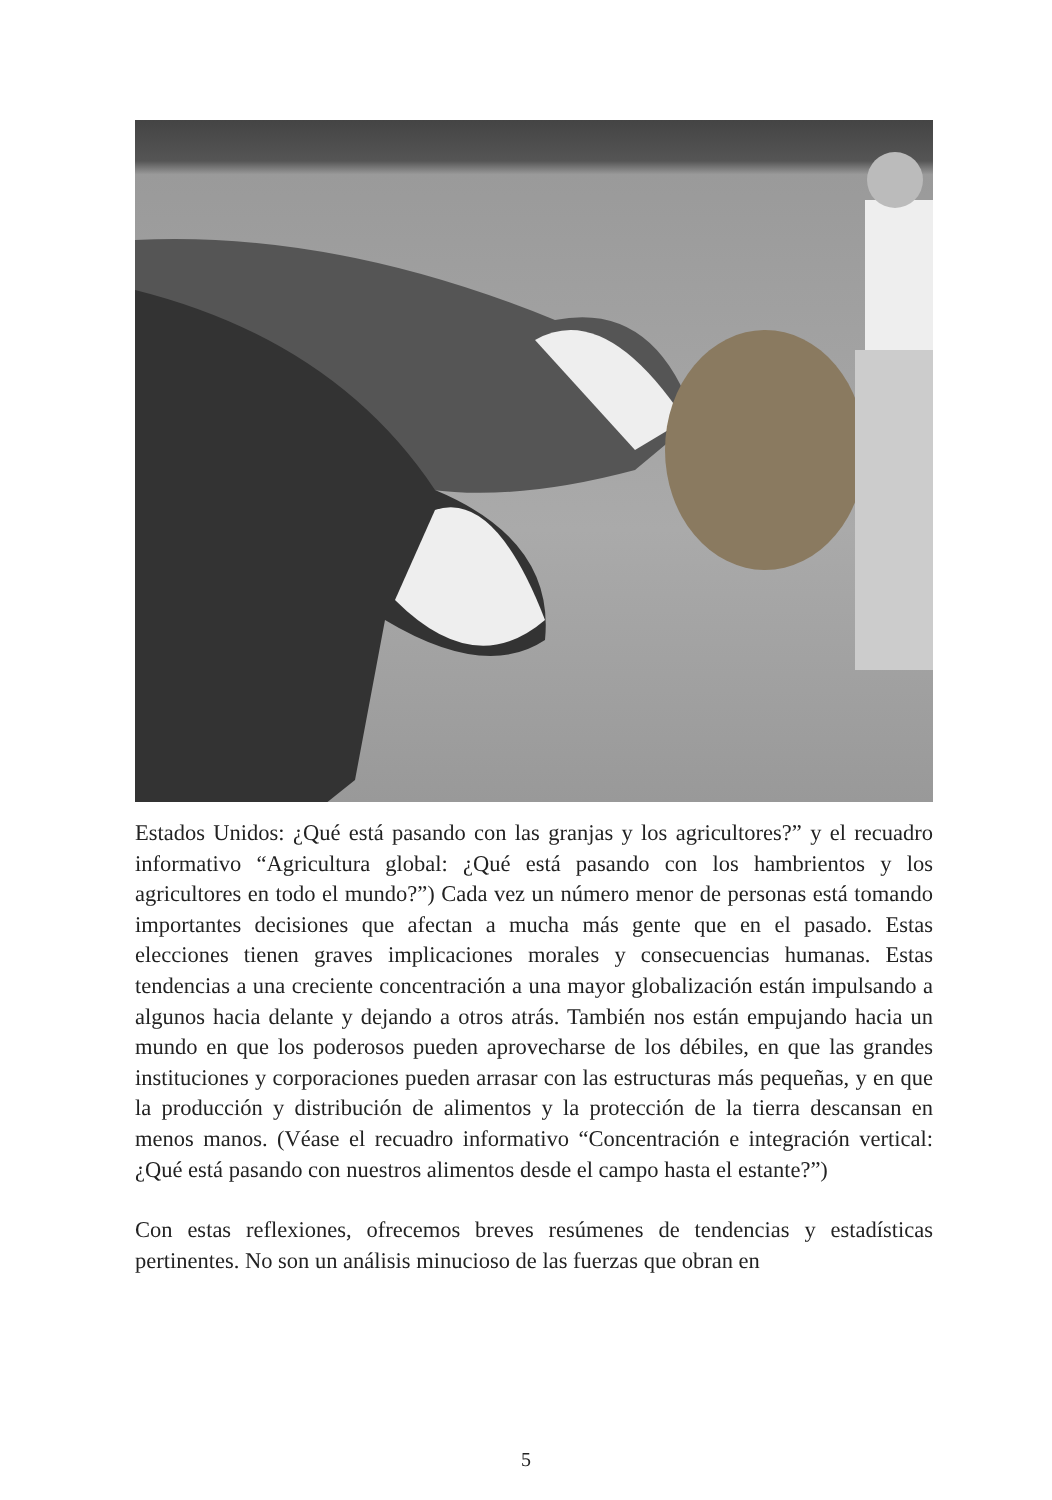Estados Unidos: ¿Qué está pasando con las granjas y los agricultores?” y el recuadro informativo “Agricultura global: ¿Qué está pasando con los hambrientos y los agricultores en todo el mundo?”) Cada vez un número menor de personas está tomando importantes decisiones que afectan a mucha más gente que en el pasado. Estas elecciones tienen graves implicaciones morales y consecuencias humanas. Estas tendencias a una creciente concentración a una mayor globalización están impulsando a algunos hacia delante y dejando a otros atrás. También nos están empujando hacia un mundo en que los poderosos pueden aprovecharse de los débiles, en que las grandes instituciones y corporaciones pueden arrasar con las estructuras más pequeñas, y en que la producción y distribución de alimentos y la protección de la tierra descansan en menos manos. (Véase el recuadro informativo “Concentración e integración vertical: ¿Qué está pasando con nuestros alimentos desde el campo hasta el estante?”)
Con estas reflexiones, ofrecemos breves resúmenes de tendencias y estadísticas pertinentes. No son un análisis minucioso de las fuerzas que obran en
5